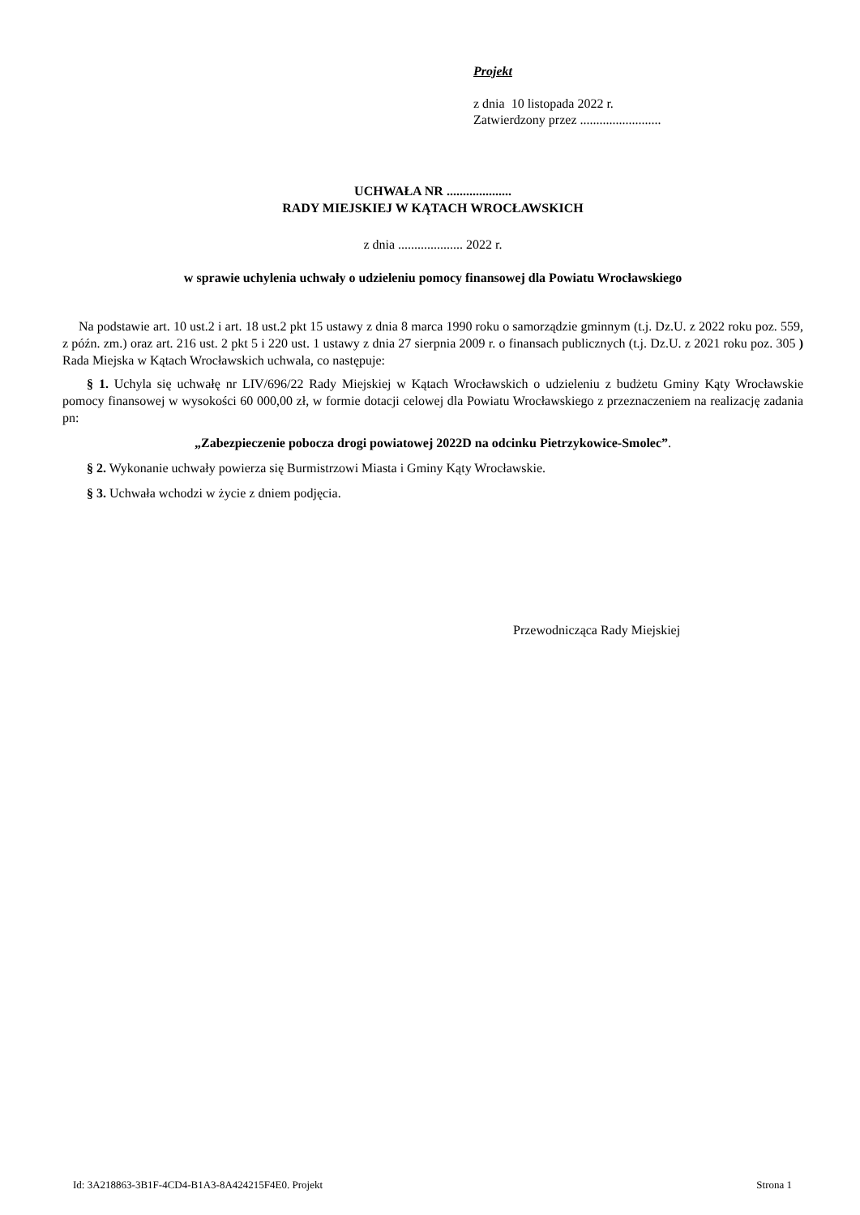Projekt
z dnia 10 listopada 2022 r.
Zatwierdzony przez .........................
UCHWAŁA NR ....................
RADY MIEJSKIEJ W KĄTACH WROCŁAWSKICH
z dnia .................... 2022 r.
w sprawie uchylenia uchwały o udzieleniu pomocy finansowej dla Powiatu Wrocławskiego
Na podstawie art. 10 ust.2 i art. 18 ust.2 pkt 15 ustawy z dnia 8 marca 1990 roku o samorządzie gminnym (t.j. Dz.U. z 2022 roku poz. 559, z późn. zm.) oraz art. 216 ust. 2 pkt 5 i 220 ust. 1 ustawy z dnia 27 sierpnia 2009 r. o finansach publicznych (t.j. Dz.U. z 2021 roku poz. 305 ) Rada Miejska w Kątach Wrocławskich uchwala, co następuje:
§ 1. Uchyla się uchwałę nr LIV/696/22 Rady Miejskiej w Kątach Wrocławskich o udzieleniu z budżetu Gminy Kąty Wrocławskie pomocy finansowej w wysokości 60 000,00 zł, w formie dotacji celowej dla Powiatu Wrocławskiego z przeznaczeniem na realizację zadania pn:
„Zabezpieczenie pobocza drogi powiatowej 2022D na odcinku Pietrzykowice-Smolec”.
§ 2. Wykonanie uchwały powierza się Burmistrzowi Miasta i Gminy Kąty Wrocławskie.
§ 3. Uchwała wchodzi w życie z dniem podjęcia.
Przewodnicząca Rady Miejskiej
Id: 3A218863-3B1F-4CD4-B1A3-8A424215F4E0. Projekt Strona 1